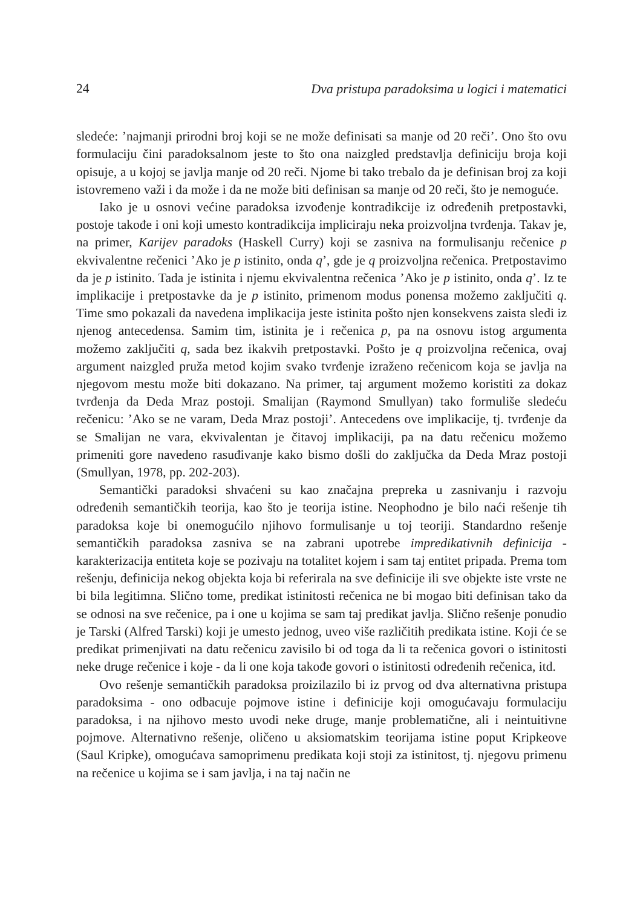24 Dva pristupa paradoksima u logici i matematici
sledeće: ’najmanji prirodni broj koji se ne može definisati sa manje od 20 reči’. Ono što ovu formulaciju čini paradoksalnom jeste to što ona naizgled predstavlja definiciju broja koji opisuje, a u kojoj se javlja manje od 20 reči. Njome bi tako trebalo da je definisan broj za koji istovremeno važi i da može i da ne može biti definisan sa manje od 20 reči, što je nemoguće.
Iako je u osnovi većine paradoksa izvođenje kontradikcije iz određenih pretpostavki, postoje takođe i oni koji umesto kontradikcija impliciraju neka proizvoljna tvrđenja. Takav je, na primer, Karijev paradoks (Haskell Curry) koji se zasniva na formulisanju rečenice p ekvivalentne rečenici ’Ako je p istinito, onda q’, gde je q proizvoljna rečenica. Pretpostavimo da je p istinito. Tada je istinita i njemu ekvivalentna rečenica ’Ako je p istinito, onda q’. Iz te implikacije i pretpostavke da je p istinito, primenom modus ponensa možemo zaključiti q. Time smo pokazali da navedena implikacija jeste istinita pošto njen konsekvens zaista sledi iz njenog antecedensa. Samim tim, istinita je i rečenica p, pa na osnovu istog argumenta možemo zaključiti q, sada bez ikakvih pretpostavki. Pošto je q proizvoljna rečenica, ovaj argument naizgled pruža metod kojim svako tvrđenje izraženo rečenicom koja se javlja na njegovom mestu može biti dokazano. Na primer, taj argument možemo koristiti za dokaz tvrđenja da Deda Mraz postoji. Smalijan (Raymond Smullyan) tako formuliše sledeću rečenicu: ’Ako se ne varam, Deda Mraz postoji’. Antecedens ove implikacije, tj. tvrđenje da se Smalijan ne vara, ekvivalentan je čitavoj implikaciji, pa na datu rečenicu možemo primeniti gore navedeno rasuđivanje kako bismo došli do zaključka da Deda Mraz postoji (Smullyan, 1978, pp. 202-203).
Semantički paradoksi shvaćeni su kao značajna prepreka u zasnivanju i razvoju određenih semantičkih teorija, kao što je teorija istine. Neophodno je bilo naći rešenje tih paradoksa koje bi onemogućilo njihovo formulisanje u toj teoriji. Standardno rešenje semantičkih paradoksa zasniva se na zabrani upotrebe impredikativnih definicija - karakterizacija entiteta koje se pozivaju na totalitet kojem i sam taj entitet pripada. Prema tom rešenju, definicija nekog objekta koja bi referirala na sve definicije ili sve objekte iste vrste ne bi bila legitimna. Slično tome, predikat istinitosti rečenica ne bi mogao biti definisan tako da se odnosi na sve rečenice, pa i one u kojima se sam taj predikat javlja. Slično rešenje ponudio je Tarski (Alfred Tarski) koji je umesto jednog, uveo više različitih predikata istine. Koji će se predikat primenjivati na datu rečenicu zavisilo bi od toga da li ta rečenica govori o istinitosti neke druge rečenice i koje - da li one koja takođe govori o istinitosti određenih rečenica, itd.
Ovo rešenje semantičkih paradoksa proizilazilo bi iz prvog od dva alternativna pristupa paradoksima - ono odbacuje pojmove istine i definicije koji omogućavaju formulaciju paradoksa, i na njihovo mesto uvodi neke druge, manje problematične, ali i neintuitivne pojmove. Alternativno rešenje, oličeno u aksiomatskim teorijama istine poput Kripkeove (Saul Kripke), omogućava samoprimenu predikata koji stoji za istinitost, tj. njegovu primenu na rečenice u kojima se i sam javlja, i na taj način ne